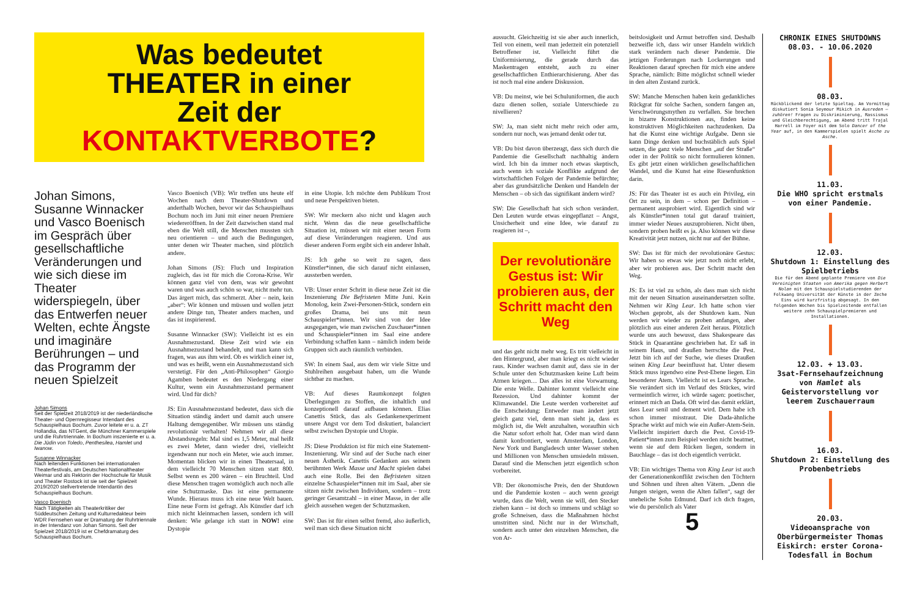Was bedeutet
THEATER in einer
Zeit der
KONTAKTVERBOTE?
Johan Simons, Susanne Winnacker und Vasco Boenisch im Gespräch über gesellschaftliche Veränderungen und wie sich diese im Theater widerspiegeln, über das Entwerfen neuer Welten, echte Ängste und imaginäre Berührungen – und das Programm der neuen Spielzeit
Johan Simons
Seit der Spielzeit 2018/2019 ist der niederländische Theater- und Opernregisseur Intendant des Schauspielhaus Bochum. Zuvor leitete er u. a. ZT Hollandia, das NTGent, die Münchner Kammerspiele und die Ruhrtriennale. In Bochum inszenierte er u. a. Die Jüdin von Toledo, Penthesilea, Hamlet und Iwanow.
Susanne Winnacker
Nach leitenden Funktionen bei internationalen Theaterfestivals, am Deutschen Nationaltheater Weimar und als Rektorin der Hochschule für Musik und Theater Rostock ist sie seit der Spielzeit 2019/2020 stellvertretende Intendantin des Schauspielhaus Bochum.
Vasco Boenisch
Nach Tätigkeiten als Theaterkritiker der Süddeutschen Zeitung und Kulturredakteur beim WDR Fernsehen war er Dramaturg der Ruhrtriennale in der Intendanz von Johan Simons. Seit der Spielzeit 2018/2019 ist er Chefdramaturg des Schauspielhaus Bochum.
Vasco Boenisch (VB): Wir treffen uns heute elf Wochen nach dem Theater-Shutdown und anderthalb Wochen, bevor wir das Schauspielhaus Bochum noch im Juni mit einer neuen Premiere wiedereröffnen. In der Zeit dazwischen stand mal eben die Welt still, die Menschen mussten sich neu orientieren – und auch die Bedingungen, unter denen wir Theater machen, sind plötzlich andere.
Johan Simons (JS): Fluch und Inspiration zugleich, das ist für mich die Corona-Krise. Wir können ganz viel von dem, was wir gewohnt waren und was auch schön so war, nicht mehr tun. Das ärgert mich, das schmerzt. Aber – nein, kein „aber“: Wir können und müssen und wollen jetzt andere Dinge tun, Theater anders machen, und das ist inspirierend.
Susanne Winnacker (SW): Vielleicht ist es ein Ausnahmezustand. Diese Zeit wird wie ein Ausnahmezustand behandelt, und man kann sich fragen, was aus ihm wird. Ob es wirklich einer ist, und was es heißt, wenn ein Ausnahmezustand sich verstetigt. Für den „Anti-Philosophen“ Giorgio Agamben bedeutet es den Niedergang einer Kultur, wenn ein Ausnahmezustand permanent wird. Und für dich?
JS: Ein Ausnahmezustand bedeutet, dass sich die Situation ständig ändert und damit auch unsere Haltung demgegenüber. Wir müssen uns ständig revolutionär verhalten! Nehmen wir all diese Abstandsregeln: Mal sind es 1,5 Meter, mal heißt es zwei Meter, dann wieder drei, vielleicht irgendwann nur noch ein Meter, wie auch immer. Momentan blicken wir in einen Theatersaal, in dem vielleicht 70 Menschen sitzen statt 800. Selbst wenn es 200 wären – ein Bruchteil. Und diese Menschen tragen womöglich auch noch alle eine Schutzmaske. Das ist eine permanente Wunde. Hieraus muss ich eine neue Welt bauen. Eine neue Form ist gefragt. Als Künstler darf ich mich nicht kleinmachen lassen, sondern ich will denken: Wie gelange ich statt in NOW! eine Dystopie
in eine Utopie. Ich möchte dem Publikum Trost und neue Perspektiven bieten.
SW: Wir meckern also nicht und klagen auch nicht. Wenn das die neue gesellschaftliche Situation ist, müssen wir mit einer neuen Form auf diese Veränderungen reagieren. Und aus dieser anderen Form ergibt sich ein anderer Inhalt.
JS: Ich gehe so weit zu sagen, dass Künstler*innen, die sich darauf nicht einlassen, aussterben werden.
VB: Unser erster Schritt in diese neue Zeit ist die Inszenierung Die Befristeten Mitte Juni. Kein Monolog, kein Zwei-Personen-Stück, sondern ein großes Drama, bei uns mit neun Schauspieler*innen. Wir sind von der Idee ausgegangen, wie man zwischen Zuschauer*innen und Schauspieler*innen im Saal eine andere Verbindung schaffen kann – nämlich indem beide Gruppen sich auch räumlich verbinden.
SW: In einem Saal, aus dem wir viele Sitze und Stuhlreihen ausgebaut haben, um die Wunde sichtbar zu machen.
VB: Auf dieses Raumkonzept folgten Überlegungen zu Stoffen, die inhaltlich und konzeptionell darauf aufbauen können. Elias Canettis Stück, das als Gedankenexperiment unsere Angst vor dem Tod diskutiert, balanciert selbst zwischen Dystopie und Utopie.
JS: Diese Produktion ist für mich eine Statement-Inszenierung. Wir sind auf der Suche nach einer neuen Ästhetik. Canettis Gedanken aus seinem berühmten Werk Masse und Macht spielen dabei auch eine Rolle. Bei den Befristeten sitzen einzelne Schauspieler*innen mit im Saal, aber sie sitzen nicht zwischen Individuen, sondern – trotz geringer Gesamtzahl – in einer Masse, in der alle gleich aussehen wegen der Schutzmasken.
SW: Das ist für einen selbst fremd, also äußerlich, weil man sich diese Situation nicht
aussucht. Gleichzeitig ist sie aber auch innerlich, Teil von einem, weil man jederzeit ein potenziell Betroffener ist. Vielleicht führt die Uniformisierung, die gerade durch das Maskentragen entsteht, auch zu einer gesellschaftlichen Enthierarchisierung. Aber das ist noch mal eine andere Diskussion.
VB: Du meinst, wie bei Schuluniformen, die auch dazu dienen sollen, soziale Unterschiede zu nivellieren?
SW: Ja, man sieht nicht mehr reich oder arm, sondern nur noch, was jemand denkt oder tut.
VB: Du bist davon überzeugt, dass sich durch die Pandemie die Gesellschaft nachhaltig ändern wird. Ich bin da immer noch etwas skeptisch, auch wenn ich soziale Konflikte aufgrund der wirtschaftlichen Folgen der Pandemie befürchte; aber das grundsätzliche Denken und Handeln der Menschen – ob sich das signifikant ändern wird?
SW: Die Gesellschaft hat sich schon verändert. Den Leuten wurde etwas eingepflanzt – Angst, Unsicherheit und eine Idee, wie darauf zu reagieren ist –,
Der revolutionäre Gestus ist: Wir probieren aus, der Schritt macht den Weg
und das geht nicht mehr weg. Es tritt vielleicht in den Hintergrund, aber man kriegt es nicht wieder raus. Kinder wachsen damit auf, dass sie in der Schule unter den Schutzmasken keine Luft beim Atmen kriegen… Das alles ist eine Vorwarnung. Die erste Welle. Dahinter kommt vielleicht eine Rezession. Und dahinter kommt der Klimawandel. Die Leute werden vorbereitet auf die Entscheidung: Entweder man ändert jetzt gleich ganz viel, denn man sieht ja, dass es möglich ist, die Welt anzuhalten, woraufhin sich die Natur sofort erholt hat. Oder man wird dann damit konfrontiert, wenn Amsterdam, London, New York und Bangladesch unter Wasser stehen und Millionen von Menschen umsiedeln müssen. Darauf sind die Menschen jetzt eigentlich schon vorbereitet.
VB: Der ökonomische Preis, den der Shutdown und die Pandemie kosten – auch wenn gezeigt wurde, dass die Welt, wenn sie will, den Stecker ziehen kann – ist doch so immens und schlägt so große Schneisen, dass die Maßnahmen höchst umstritten sind. Nicht nur in der Wirtschaft, sondern auch unter den einzelnen Menschen, die von Ar-
beitslosigkeit und Armut betroffen sind. Deshalb bezweifle ich, dass wir unser Handeln wirklich stark verändern nach dieser Pandemie. Die jetzigen Forderungen nach Lockerungen und Reaktionen darauf sprechen für mich eine andere Sprache, nämlich: Bitte möglichst schnell wieder in den alten Zustand zurück.
SW: Manche Menschen haben kein gedankliches Rückgrat für solche Sachen, sondern fangen an, Verschwörungsmythen zu verfallen. Sie brechen in bizarre Konstruktionen aus, finden keine konstruktiven Möglichkeiten nachzudenken. Da hat die Kunst eine wichtige Aufgabe. Denn sie kann Dinge denken und buchstäblich aufs Spiel setzen, die ganz viele Menschen „auf der Straße“ oder in der Politik so nicht formulieren können. Es gibt jetzt einen wirklichen gesellschaftlichen Wandel, und die Kunst hat eine Riesenfunktion darin.
JS: Für das Theater ist es auch ein Privileg, ein Ort zu sein, in dem – schon per Definition – permanent ausprobiert wird. Eigentlich sind wir als Künstler*innen total gut darauf trainiert, immer wieder Neues auszuprobieren. Nicht üben, sondern proben heißt es ja. Also können wir diese Kreativität jetzt nutzen, nicht nur auf der Bühne.
SW: Das ist für mich der revolutionäre Gestus: Wir haben so etwas wie jetzt noch nicht erlebt, aber wir probieren aus. Der Schritt macht den Weg.
JS: Es ist viel zu schön, als dass man sich nicht mit der neuen Situation auseinandersetzen sollte. Nehmen wir King Lear. Ich hatte schon vier Wochen geprobt, als der Shutdown kam. Nun werden wir wieder zu proben anfangen, aber plötzlich aus einer anderen Zeit heraus. Plötzlich wurde uns auch bewusst, dass Shakespeare das Stück in Quarantäne geschrieben hat. Er saß in seinem Haus, und draußen herrschte die Pest. Jetzt bin ich auf der Suche, wie dieses Draußen seinen King Lear beeinflusst hat. Unter diesem Stück muss irgendwo eine Pest-Ebene liegen. Ein besonderer Atem. Vielleicht ist es Lears Sprache. Sie verändert sich im Verlauf des Stückes, wird vermeintlich wirrer, ich würde sagen: poetischer, erinnert mich an Dada. Oft wird das damit erklärt, dass Lear senil und dement wird. Dem habe ich schon immer misstraut. Die Dada-ähnliche Sprache wirkt auf mich wie ein Außer-Atem-Sein. Vielleicht inspiriert durch die Pest. Covid-19-Patient*innen zum Beispiel werden nicht beatmet, wenn sie auf dem Rücken liegen, sondern in Bauchlage – das ist doch eigentlich verrückt.
VB: Ein wichtiges Thema von King Lear ist auch der Generationenkonflikt zwischen den Töchtern und Söhnen und ihren alten Vätern. „Denn die Jungen steigen, wenn die Alten fallen“, sagt der uneheliche Sohn Edmund. Darf ich dich fragen, wie du persönlich als Vater
5
CHRONIK EINES SHUTDOWNS
08.03. - 10.06.2020
08.03.
Rückblickend der letzte Spieltag. Am Vormittag diskutiert Sonia Seymour Mikich in Ausreden – zuhören! Fragen zu Diskriminierung, Rassismus und Gleichberechtigung, am Abend tritt Trajal Harrell im Foyer mit dem Solo Dancer of the Year auf, in den Kammerspielen spielt Asche zu Asche.
11.03.
Die WHO spricht erstmals von einer Pandemie.
12.03.
Shutdown 1: Einstellung des Spielbetriebs
Die für den Abend geplante Premiere von Die Vereinigten Staaten von Amerika gegen Herbert Nolan mit den Schauspielstudierenden der Folkwang Universität der Künste in der Zeche Eins wird kurzfristig abgesagt. In den folgenden Wochen bis Spielzeitende entfallen weitere zehn Schauspielpremieren und Installationen.
12.03. + 13.03.
3sat-Fernsehaufzeichnung von Hamlet als Geistervorstellung vor leerem Zuschauerraum
16.03.
Shutdown 2: Einstellung des Probenbetriebs
20.03.
Videoansprache von Oberbürgermeister Thomas Eiskirch: erster Corona-Todesfall in Bochum